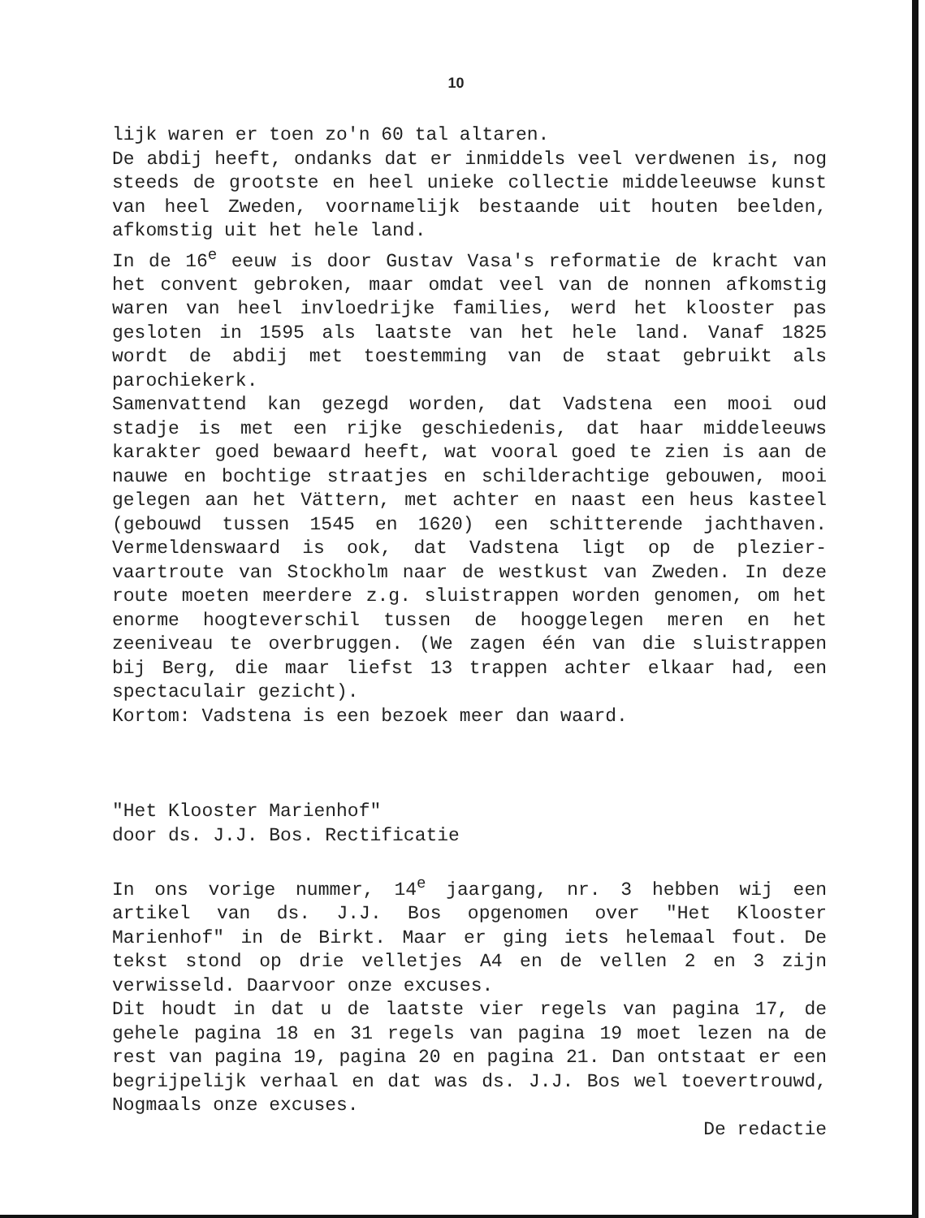10
lijk waren er toen zo'n 60 tal altaren.
De abdij heeft, ondanks dat er inmiddels veel verdwenen is, nog steeds de grootste en heel unieke collectie middeleeuwse kunst van heel Zweden, voornamelijk bestaande uit houten beelden, afkomstig uit het hele land.
In de 16<sup>e</sup> eeuw is door Gustav Vasa's reformatie de kracht van het convent gebroken, maar omdat veel van de nonnen afkomstig waren van heel invloedrijke families, werd het klooster pas gesloten in 1595 als laatste van het hele land. Vanaf 1825 wordt de abdij met toestemming van de staat gebruikt als parochiekerk.
Samenvattend kan gezegd worden, dat Vadstena een mooi oud stadje is met een rijke geschiedenis, dat haar middeleeuws karakter goed bewaard heeft, wat vooral goed te zien is aan de nauwe en bochtige straatjes en schilderachtige gebouwen, mooi gelegen aan het Vättern, met achter en naast een heus kasteel (gebouwd tussen 1545 en 1620) een schitterende jachthaven. Vermeldenswaard is ook, dat Vadstena ligt op de plezier­vaartroute van Stockholm naar de westkust van Zweden. In deze route moeten meerdere z.g. sluistrappen worden genomen, om het enorme hoogteverschil tussen de hooggelegen meren en het zeeniveau te overbruggen. (We zagen één van die sluistrappen bij Berg, die maar liefst 13 trappen achter elkaar had, een spectaculair gezicht).
Kortom: Vadstena is een bezoek meer dan waard.
"Het Klooster Marienhof"
door ds. J.J. Bos. Rectificatie
In ons vorige nummer, 14<sup>e</sup> jaargang, nr. 3 hebben wij een artikel van ds. J.J. Bos opgenomen over "Het Klooster Marienhof" in de Birkt. Maar er ging iets helemaal fout. De tekst stond op drie velletjes A4 en de vellen 2 en 3 zijn verwisseld. Daarvoor onze excuses.
Dit houdt in dat u de laatste vier regels van pagina 17, de gehele pagina 18 en 31 regels van pagina 19 moet lezen na de rest van pagina 19, pagina 20 en pagina 21. Dan ontstaat er een begrijpelijk verhaal en dat was ds. J.J. Bos wel toever­trouwd, Nogmaals onze excuses.
De redactie